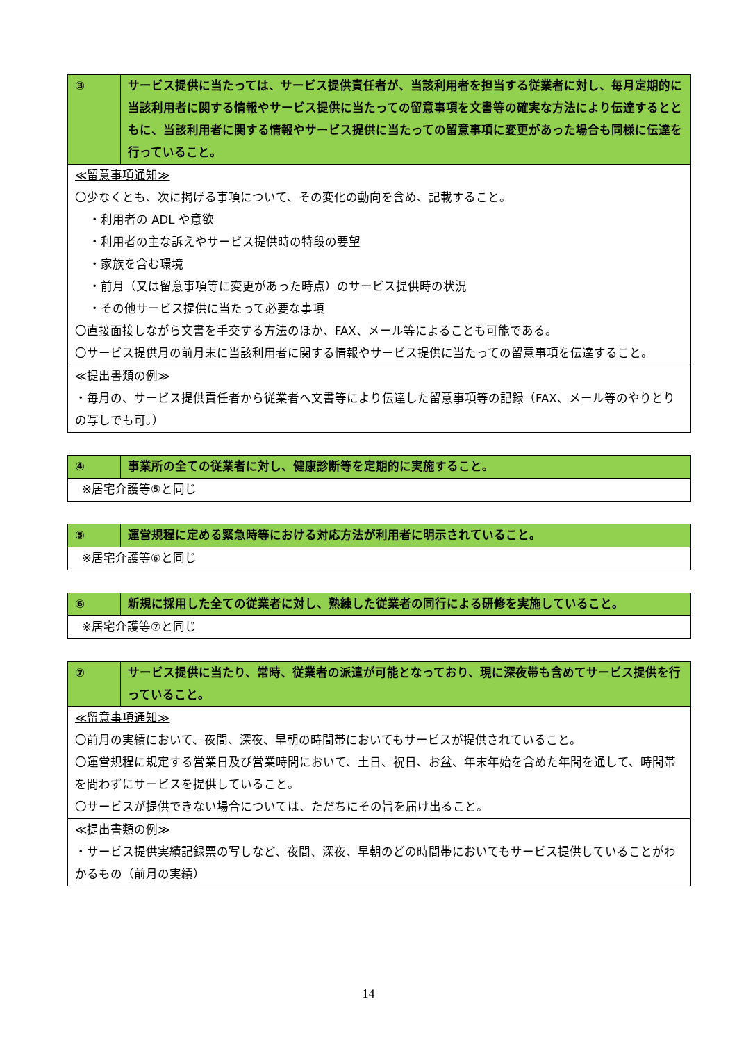| ③ | サービス提供に当たっては、サービス提供責任者が、当該利用者を担当する従業者に対し、毎月定期的に当該利用者に関する情報やサービス提供に当たっての留意事項を文書等の確実な方法により伝達するとともに、当該利用者に関する情報やサービス提供に当たっての留意事項に変更があった場合も同様に伝達を行っていること。 |
| ≪留意事項通知≫ 〇少なくとも、次に掲げる事項について、その変化の動向を含め、記載すること。 ・利用者の ADL や意欲 ・利用者の主な訴えやサービス提供時の特段の要望 ・家族を含む環境 ・前月（又は留意事項等に変更があった時点）のサービス提供時の状況 ・その他サービス提供に当たって必要な事項 〇直接面接しながら文書を手交する方法のほか、FAX、メール等によることも可能である。 〇サービス提供月の前月末に当該利用者に関する情報やサービス提供に当たっての留意事項を伝達すること。 | |
| ≪提出書類の例≫ ・毎月の、サービス提供責任者から従業者へ文書等により伝達した留意事項等の記録（FAX、メール等のやりとりの写しでも可。） | |
| ④ | 事業所の全ての従業者に対し、健康診断等を定期的に実施すること。 |
| ※居宅介護等⑤と同じ | |
| ⑤ | 運営規程に定める緊急時等における対応方法が利用者に明示されていること。 |
| ※居宅介護等⑥と同じ | |
| ⑥ | 新規に採用した全ての従業者に対し、熟練した従業者の同行による研修を実施していること。 |
| ※居宅介護等⑦と同じ | |
| ⑦ | サービス提供に当たり、常時、従業者の派遣が可能となっており、現に深夜帯も含めてサービス提供を行っていること。 |
| ≪留意事項通知≫ 〇前月の実績において、夜間、深夜、早朝の時間帯においてもサービスが提供されていること。 〇運営規程に規定する営業日及び営業時間において、土日、祝日、お盆、年末年始を含めた年間を通して、時間帯を問わずにサービスを提供していること。 〇サービスが提供できない場合については、ただちにその旨を届け出ること。 | |
| ≪提出書類の例≫ ・サービス提供実績記録票の写しなど、夜間、深夜、早朝のどの時間帯においてもサービス提供していることがわかるもの（前月の実績） | |
14